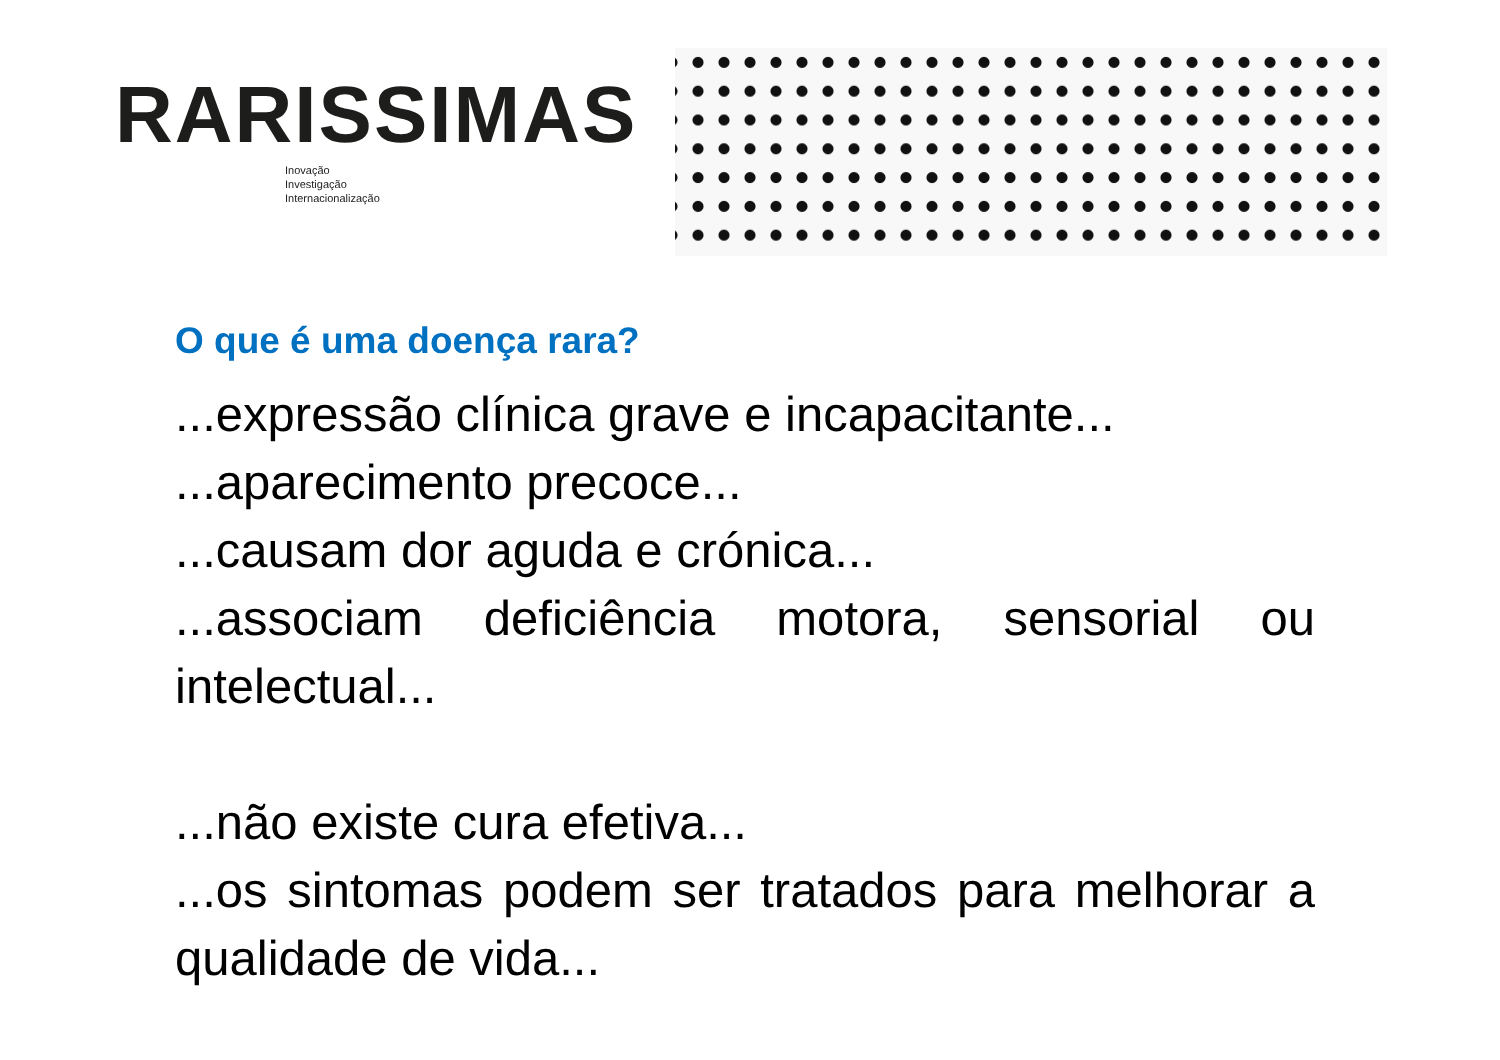RARISSIMAS
Inovação
Investigação
Internacionalização
O que é uma doença rara?
...expressão clínica grave e incapacitante...
...aparecimento precoce...
...causam dor aguda e crónica...
...associam deficiência motora, sensorial ou intelectual...
...não existe cura efetiva...
...os sintomas podem ser tratados para melhorar a qualidade de vida...